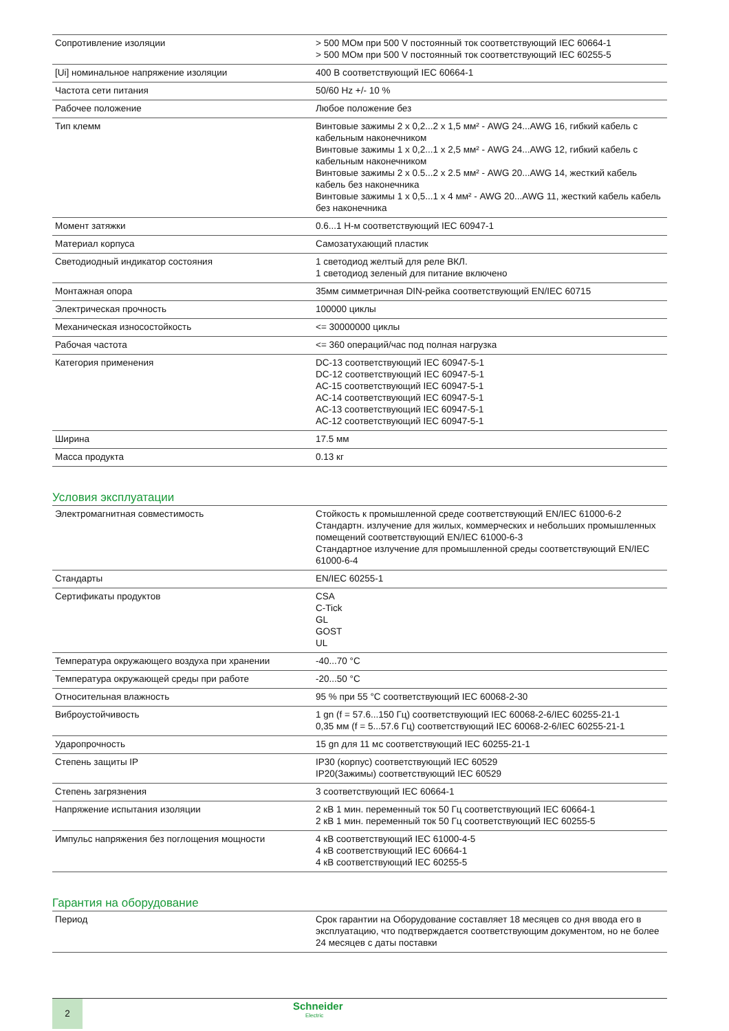| Сопротивление изоляции | > 500 МОм при 500 V постоянный ток соответствующий IEC 60664-1 > 500 МОм при 500 V постоянный ток соответствующий IEC 60255-5 |
| [Ui] номинальное напряжение изоляции | 400 В соответствующий IEC 60664-1 |
| Частота сети питания | 50/60 Hz +/- 10 % |
| Рабочее положение | Любое положение без |
| Тип клемм | Винтовые зажимы 2 x 0,2...2 x 1,5 мм² - AWG 24...AWG 16, гибкий кабель с кабельным наконечником Винтовые зажимы 1 x 0,2...1 x 2,5 мм² - AWG 24...AWG 12, гибкий кабель с кабельным наконечником Винтовые зажимы 2 x 0.5...2 x 2.5 мм² - AWG 20...AWG 14, жесткий кабель кабель без наконечника Винтовые зажимы 1 x 0,5...1 x 4 мм² - AWG 20...AWG 11, жесткий кабель кабель без наконечника |
| Момент затяжки | 0.6...1 Н-м соответствующий IEC 60947-1 |
| Материал корпуса | Самозатухающий пластик |
| Светодиодный индикатор состояния | 1 светодиод желтый для реле ВКЛ. 1 светодиод зеленый для питание включено |
| Монтажная опора | 35мм симметричная DIN-рейка соответствующий EN/IEC 60715 |
| Электрическая прочность | 100000 циклы |
| Механическая износостойкость | <= 30000000 циклы |
| Рабочая частота | <= 360 операций/час под полная нагрузка |
| Категория применения | DC-13 соответствующий IEC 60947-5-1 DC-12 соответствующий IEC 60947-5-1 AC-15 соответствующий IEC 60947-5-1 AC-14 соответствующий IEC 60947-5-1 AC-13 соответствующий IEC 60947-5-1 AC-12 соответствующий IEC 60947-5-1 |
| Ширина | 17.5 мм |
| Масса продукта | 0.13 кг |
Условия эксплуатации
| Электромагнитная совместимость | Стойкость к промышленной среде соответствующий EN/IEC 61000-6-2 Стандартн. излучение для жилых, коммерческих и небольших промышленных помещений соответствующий EN/IEC 61000-6-3 Стандартное излучение для промышленной среды соответствующий EN/IEC 61000-6-4 |
| Стандарты | EN/IEC 60255-1 |
| Сертификаты продуктов | CSA C-Tick GL GOST UL |
| Температура окружающего воздуха при хранении | -40...70 °C |
| Температура окружающей среды при работе | -20...50 °C |
| Относительная влажность | 95 % при 55 °C соответствующий IEC 60068-2-30 |
| Виброустойчивость | 1 gn (f = 57.6...150 Гц) соответствующий IEC 60068-2-6/IEC 60255-21-1 0,35 мм (f = 5...57.6 Гц) соответствующий IEC 60068-2-6/IEC 60255-21-1 |
| Ударопрочность | 15 gn для 11 мс соответствующий IEC 60255-21-1 |
| Степень защиты IP | IP30 (корпус) соответствующий IEC 60529 IP20(Зажимы) соответствующий IEC 60529 |
| Степень загрязнения | 3 соответствующий IEC 60664-1 |
| Напряжение испытания изоляции | 2 кВ 1 мин. переменный ток 50 Гц соответствующий IEC 60664-1 2 кВ 1 мин. переменный ток 50 Гц соответствующий IEC 60255-5 |
| Импульс напряжения без поглощения мощности | 4 кВ соответствующий IEC 61000-4-5 4 кВ соответствующий IEC 60664-1 4 кВ соответствующий IEC 60255-5 |
Гарантия на оборудование
| Период | Срок гарантии на Оборудование составляет 18 месяцев со дня ввода его в эксплуатацию, что подтверждается соответствующим документом, но не более 24 месяцев с даты поставки |
2 Schneider
Electric